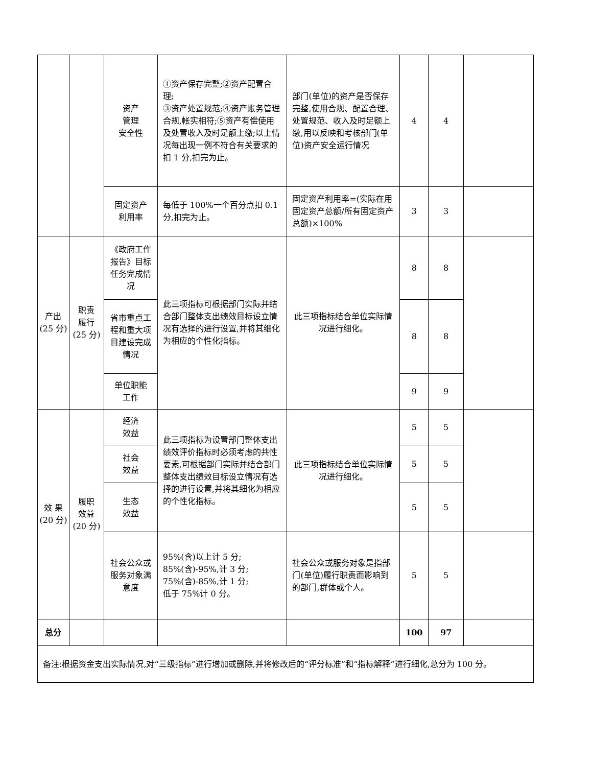| | | 资产 管理 安全性 | ①资产保存完整;②资产配置合理; ③资产处置规范;④资产账务管理合规,帐实相符;⑤资产有偿使用及处置收入及时足额上缴;以上情况每出现一例不符合有关要求的扣 1 分,扣完为止。 | 部门(单位)的资产是否保存完整,使用合规、配置合理、处置规范、收入及时足额上缴,用以反映和考核部门(单位)资产安全运行情况 | 4 | 4 | |
| | | 固定资产 利用率 | 每低于 100%一个百分点扣 0.1 分,扣完为止。 | 固定资产利用率=(实际在用固定资产总额/所有固定资产总额)×100% | 3 | 3 | |
| 产出 (25 分) | 职责 履行 (25 分) | 《政府工作报告》目标任务完成情况 | 此三项指标可根据部门实际并结合部门整体支出绩效目标设立情况有选择的进行设置,并将其细化为相应的个性化指标。 | 此三项指标结合单位实际情况进行细化。 | 8 | 8 | |
| | | 省市重点工程和重大项目建设完成情况 | | | 8 | 8 | |
| | | 单位职能 工作 | | | 9 | 9 | |
| 效 果 (20 分) | 履职 效益 (20 分) | 经济 效益 | 此三项指标为设置部门整体支出绩效评价指标时必须考虑的共性要素,可根据部门实际并结合部门整体支出绩效目标设立情况有选择的进行设置,并将其细化为相应的个性化指标。 | 此三项指标结合单位实际情况进行细化。 | 5 | 5 | |
| | | 社会 效益 | | | 5 | 5 | |
| | | 生态 效益 | | | 5 | 5 | |
| | | 社会公众或服务对象满意度 | 95%(含)以上计 5 分; 85%(含)-95%,计 3 分; 75%(含)-85%,计 1 分; 低于 75%计 0 分。 | 社会公众或服务对象是指部门(单位)履行职责而影响到的部门,群体或个人。 | 5 | 5 | |
| 总分 | | | | | 100 | 97 | |
| 备注:根据资金支出实际情况,对“三级指标”进行增加或删除,并将修改后的“评分标准”和“指标解释”进行细化,总分为 100 分。 | | | | | | | |